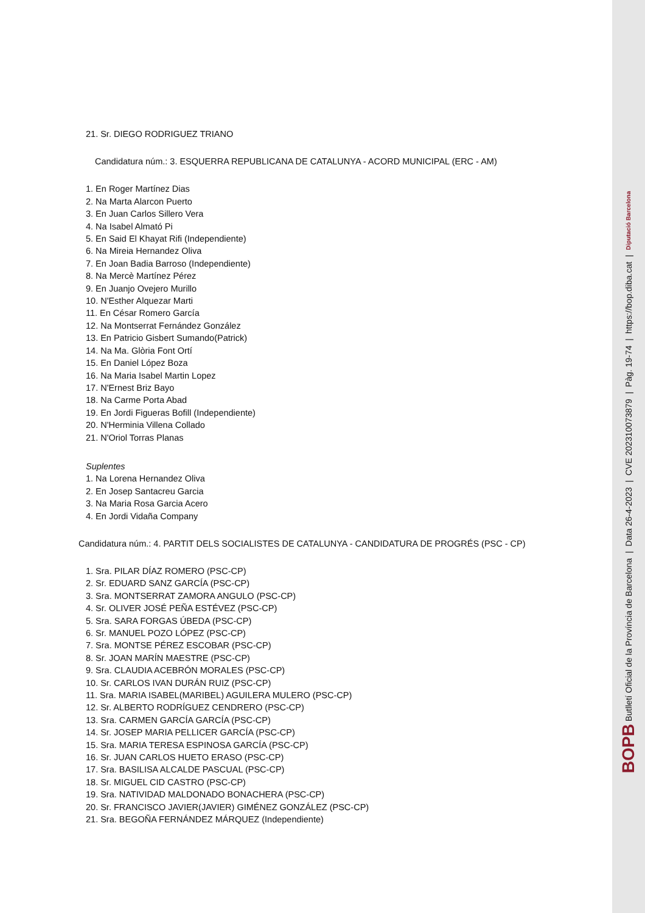21. Sr. DIEGO RODRIGUEZ TRIANO
Candidatura núm.: 3. ESQUERRA REPUBLICANA DE CATALUNYA - ACORD MUNICIPAL (ERC - AM)
1. En Roger Martínez Dias
2. Na Marta Alarcon Puerto
3. En Juan Carlos Sillero Vera
4. Na Isabel Almató Pi
5. En Said El Khayat Rifi (Independiente)
6. Na Mireia Hernandez Oliva
7. En Joan Badia Barroso (Independiente)
8. Na Mercè Martínez Pérez
9. En Juanjo Ovejero Murillo
10. N'Esther Alquezar Marti
11. En César Romero García
12. Na Montserrat Fernández González
13. En Patricio Gisbert Sumando(Patrick)
14. Na Ma. Glòria Font Ortí
15. En Daniel López Boza
16. Na Maria Isabel Martin Lopez
17. N'Ernest Briz Bayo
18. Na Carme Porta Abad
19. En Jordi Figueras Bofill (Independiente)
20. N'Herminia Villena Collado
21. N'Oriol Torras Planas
Suplentes
1. Na Lorena Hernandez Oliva
2. En Josep Santacreu Garcia
3. Na Maria Rosa Garcia Acero
4. En Jordi Vidaña Company
Candidatura núm.: 4. PARTIT DELS SOCIALISTES DE CATALUNYA - CANDIDATURA DE PROGRÉS (PSC - CP)
1. Sra. PILAR DÍAZ ROMERO (PSC-CP)
2. Sr. EDUARD SANZ GARCÍA (PSC-CP)
3. Sra. MONTSERRAT ZAMORA ANGULO (PSC-CP)
4. Sr. OLIVER JOSÉ PEÑA ESTÉVEZ (PSC-CP)
5. Sra. SARA FORGAS ÚBEDA (PSC-CP)
6. Sr. MANUEL POZO LÓPEZ (PSC-CP)
7. Sra. MONTSE PÉREZ ESCOBAR (PSC-CP)
8. Sr. JOAN MARÍN MAESTRE (PSC-CP)
9. Sra. CLAUDIA ACEBRÓN MORALES (PSC-CP)
10. Sr. CARLOS IVAN DURÁN RUIZ (PSC-CP)
11. Sra. MARIA ISABEL(MARIBEL) AGUILERA MULERO (PSC-CP)
12. Sr. ALBERTO RODRÍGUEZ CENDRERO (PSC-CP)
13. Sra. CARMEN GARCÍA GARCÍA (PSC-CP)
14. Sr. JOSEP MARIA PELLICER GARCÍA (PSC-CP)
15. Sra. MARIA TERESA ESPINOSA GARCÍA (PSC-CP)
16. Sr. JUAN CARLOS HUETO ERASO (PSC-CP)
17. Sra. BASILISA ALCALDE PASCUAL (PSC-CP)
18. Sr. MIGUEL CID CASTRO (PSC-CP)
19. Sra. NATIVIDAD MALDONADO BONACHERA (PSC-CP)
20. Sr. FRANCISCO JAVIER(JAVIER) GIMÉNEZ GONZÁLEZ (PSC-CP)
21. Sra. BEGOÑA FERNÁNDEZ MÁRQUEZ (Independiente)
BOPB Butlletí Oficial de la Província de Barcelona | Data 26-4-2023 | CVE 202310073879 | Pàg. 19-74 | https://bop.diba.cat | Diputació Barcelona